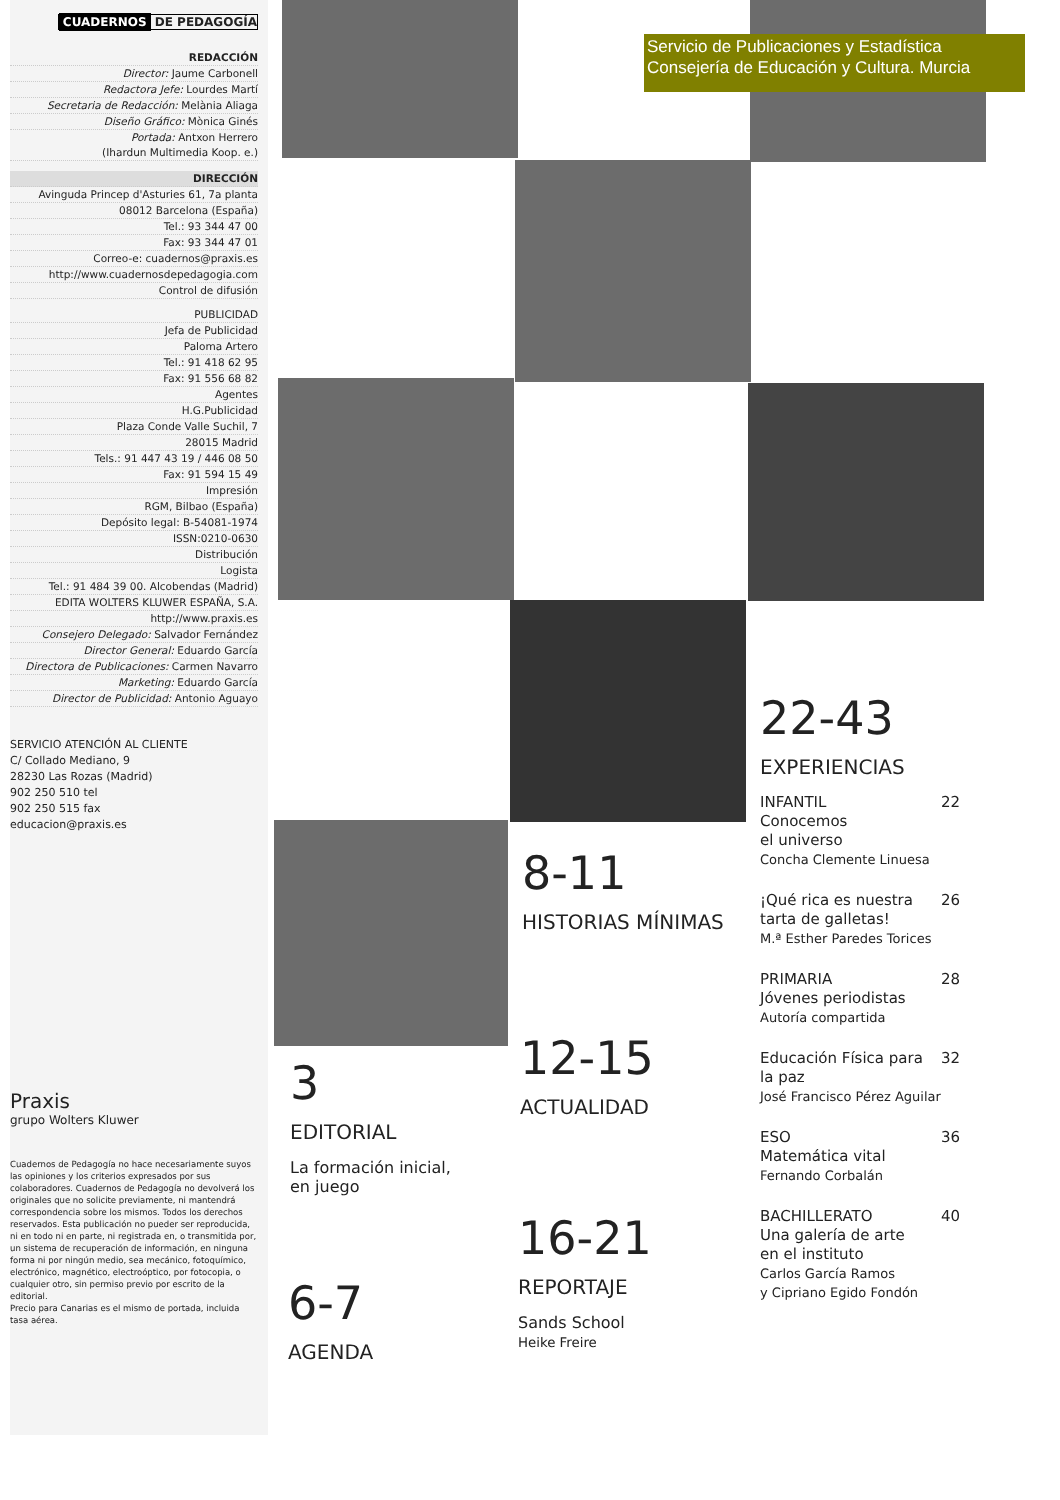CUADERNOS DE PEDAGOGÍA
REDACCIÓN
Director: Jaume Carbonell
Redactora Jefe: Lourdes Martí
Secretaria de Redacción: Melània Aliaga
Diseño Gráfico: Mònica Ginés
Portada: Antxon Herrero
(Ihardun Multimedia Koop. e.)
DIRECCIÓN
Avinguda Princep d'Asturies 61, 7a planta
08012 Barcelona (España)
Tel.: 93 344 47 00
Fax: 93 344 47 01
Correo-e: cuadernos@praxis.es
http://www.cuadernosdepedagogia.com
Control de difusión
PUBLICIDAD
Jefa de Publicidad
Paloma Artero
Tel.: 91 418 62 95
Fax: 91 556 68 82
Agentes
H.G.Publicidad
Plaza Conde Valle Suchil, 7
28015 Madrid
Tels.: 91 447 43 19 / 446 08 50
Fax: 91 594 15 49
Impresión
RGM, Bilbao (España)
Depósito legal: B-54081-1974
ISSN:0210-0630
Distribución
Logista
Tel.: 91 484 39 00. Alcobendas (Madrid)
EDITA WOLTERS KLUWER ESPAÑA, S.A.
http://www.praxis.es
Consejero Delegado: Salvador Fernández
Director General: Eduardo García
Directora de Publicaciones: Carmen Navarro
Marketing: Eduardo García
Director de Publicidad: Antonio Aguayo
SERVICIO ATENCIÓN AL CLIENTE
C/ Collado Mediano, 9
28230 Las Rozas (Madrid)
902 250 510 tel
902 250 515 fax
educacion@praxis.es
Praxis
grupo Wolters Kluwer
Cuadernos de Pedagogía no hace necesariamente suyos las opiniones y los criterios expresados por sus colaboradores. Cuadernos de Pedagogía no devolverá los originales que no solicite previamente, ni mantendrá correspondencia sobre los mismos. Todos los derechos reservados. Esta publicación no pueder ser reproducida, ni en todo ni en parte, ni registrada en, o transmitida por, un sistema de recuperación de información, en ninguna forma ni por ningún medio, sea mecánico, fotoquímico, electrónico, magnético, electroóptico, por fotocopia, o cualquier otro, sin permiso previo por escrito de la editorial.
Precio para Canarias es el mismo de portada, incluida tasa aérea.
Servicio de Publicaciones y Estadística
Consejería de Educación y Cultura. Murcia
22-43
EXPERIENCIAS
INFANTIL
Conocemos
el universo
Concha Clemente Linuesa 22
¡Qué rica es nuestra
tarta de galletas!
M.ª Esther Paredes Torices 26
PRIMARIA
Jóvenes periodistas
Autoría compartida 28
Educación Física para
la paz
José Francisco Pérez Aguilar 32
ESO
Matemática vital
Fernando Corbalán 36
BACHILLERATO
Una galería de arte
en el instituto
Carlos García Ramos
y Cipriano Egido Fondón 40
8-11
HISTORIAS MÍNIMAS
12-15
ACTUALIDAD
16-21
REPORTAJE
Sands School
Heike Freire
3
EDITORIAL
La formación inicial,
en juego
6-7
AGENDA